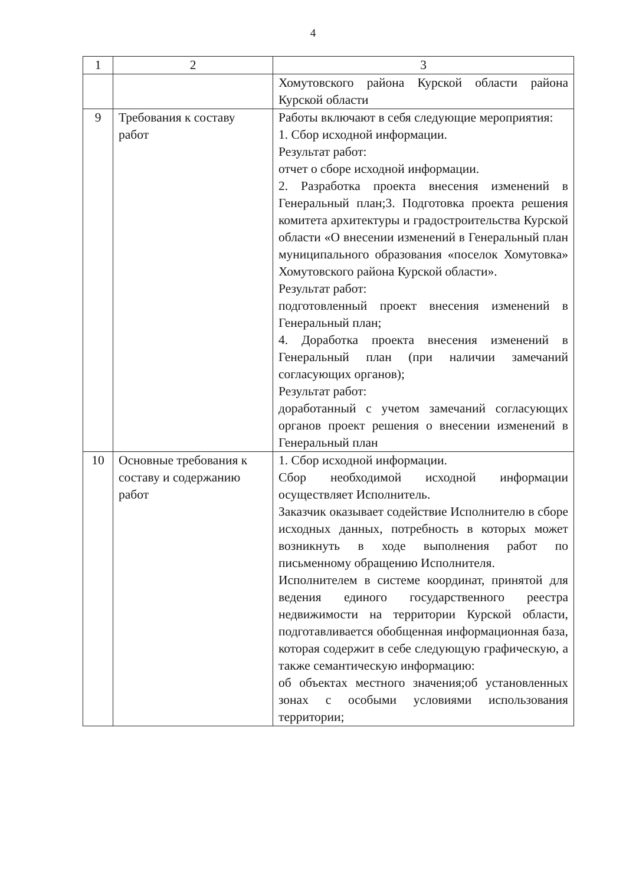4
| 1 | 2 | 3 |
| | | Хомутовского района Курской области района Курской области |
| 9 | Требования к составу работ | Работы включают в себя следующие мероприятия: 1. Сбор исходной информации. Результат работ: отчет о сборе исходной информации. 2. Разработка проекта внесения изменений в Генеральный план;3. Подготовка проекта решения комитета архитектуры и градостроительства Курской области «О внесении изменений в Генеральный план муниципального образования «поселок Хомутовка» Хомутовского района Курской области». Результат работ: подготовленный проект внесения изменений в Генеральный план; 4. Доработка проекта внесения изменений в Генеральный план (при наличии замечаний согласующих органов); Результат работ: доработанный с учетом замечаний согласующих органов проект решения о внесении изменений в Генеральный план |
| 10 | Основные требования к составу и содержанию работ | 1. Сбор исходной информации. Сбор необходимой исходной информации осуществляет Исполнитель. Заказчик оказывает содействие Исполнителю в сборе исходных данных, потребность в которых может возникнуть в ходе выполнения работ по письменному обращению Исполнителя. Исполнителем в системе координат, принятой для ведения единого государственного реестра недвижимости на территории Курской области, подготавливается обобщенная информационная база, которая содержит в себе следующую графическую, а также семантическую информацию: об объектах местного значения;об установленных зонах с особыми условиями использования территории; |